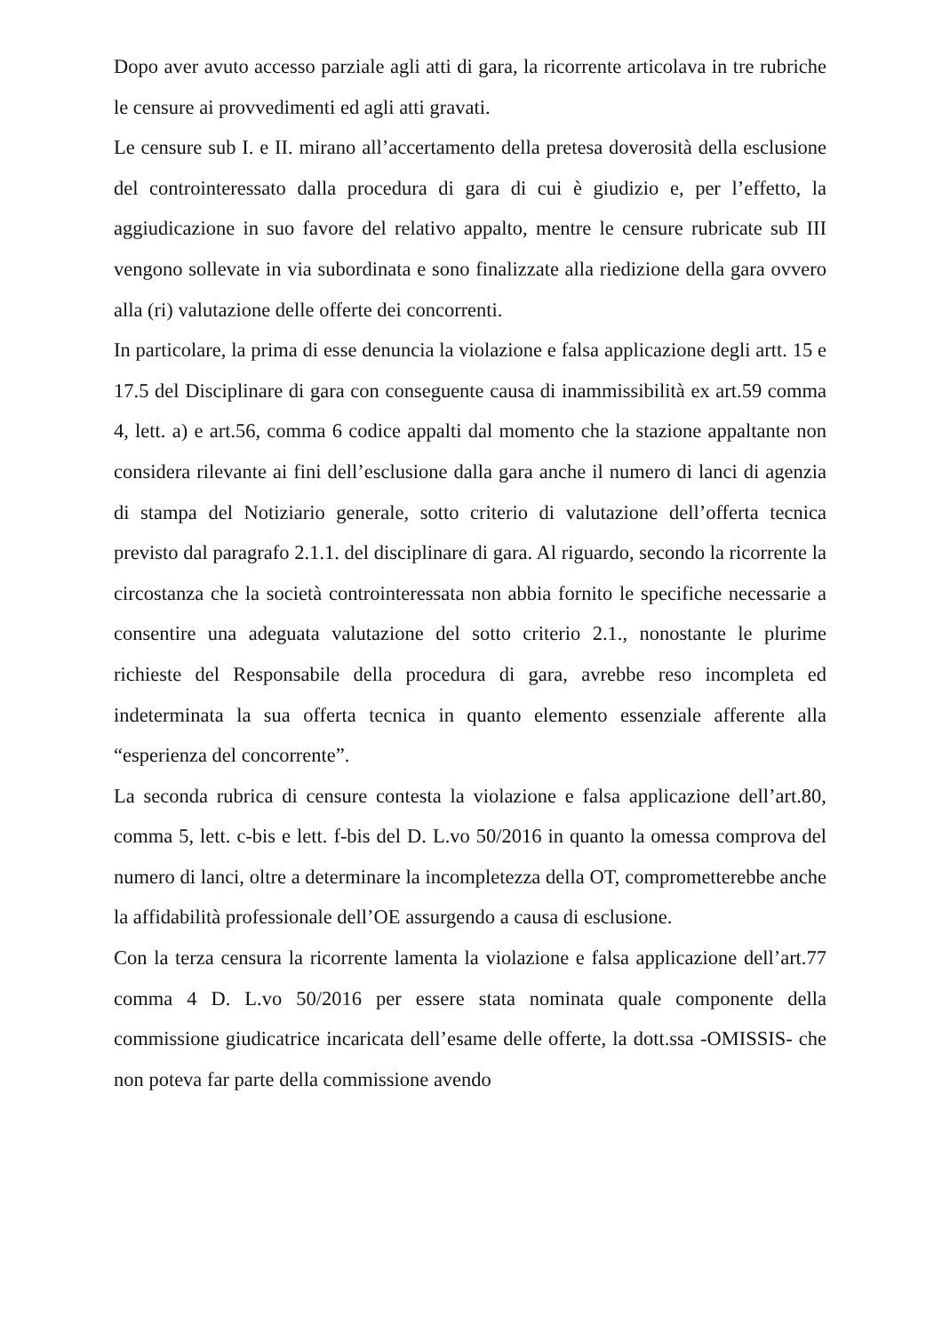Dopo aver avuto accesso parziale agli atti di gara, la ricorrente articolava in tre rubriche le censure ai provvedimenti ed agli atti gravati.
Le censure sub I. e II. mirano all’accertamento della pretesa doverosità della esclusione del controinteressato dalla procedura di gara di cui è giudizio e, per l’effetto, la aggiudicazione in suo favore del relativo appalto, mentre le censure rubricate sub III vengono sollevate in via subordinata e sono finalizzate alla riedizione della gara ovvero alla (ri) valutazione delle offerte dei concorrenti.
In particolare, la prima di esse denuncia la violazione e falsa applicazione degli artt. 15 e 17.5 del Disciplinare di gara con conseguente causa di inammissibilità ex art.59 comma 4, lett. a) e art.56, comma 6 codice appalti dal momento che la stazione appaltante non considera rilevante ai fini dell’esclusione dalla gara anche il numero di lanci di agenzia di stampa del Notiziario generale, sotto criterio di valutazione dell’offerta tecnica previsto dal paragrafo 2.1.1. del disciplinare di gara. Al riguardo, secondo la ricorrente la circostanza che la società controinteressata non abbia fornito le specifiche necessarie a consentire una adeguata valutazione del sotto criterio 2.1., nonostante le plurime richieste del Responsabile della procedura di gara, avrebbe reso incompleta ed indeterminata la sua offerta tecnica in quanto elemento essenziale afferente alla “esperienza del concorrente”.
La seconda rubrica di censure contesta la violazione e falsa applicazione dell’art.80, comma 5, lett. c-bis e lett. f-bis del D. L.vo 50/2016 in quanto la omessa comprova del numero di lanci, oltre a determinare la incompletezza della OT, comprometterebbe anche la affidabilità professionale dell’OE assurgendo a causa di esclusione.
Con la terza censura la ricorrente lamenta la violazione e falsa applicazione dell’art.77 comma 4 D. L.vo 50/2016 per essere stata nominata quale componente della commissione giudicatrice incaricata dell’esame delle offerte, la dott.ssa -OMISSIS- che non poteva far parte della commissione avendo